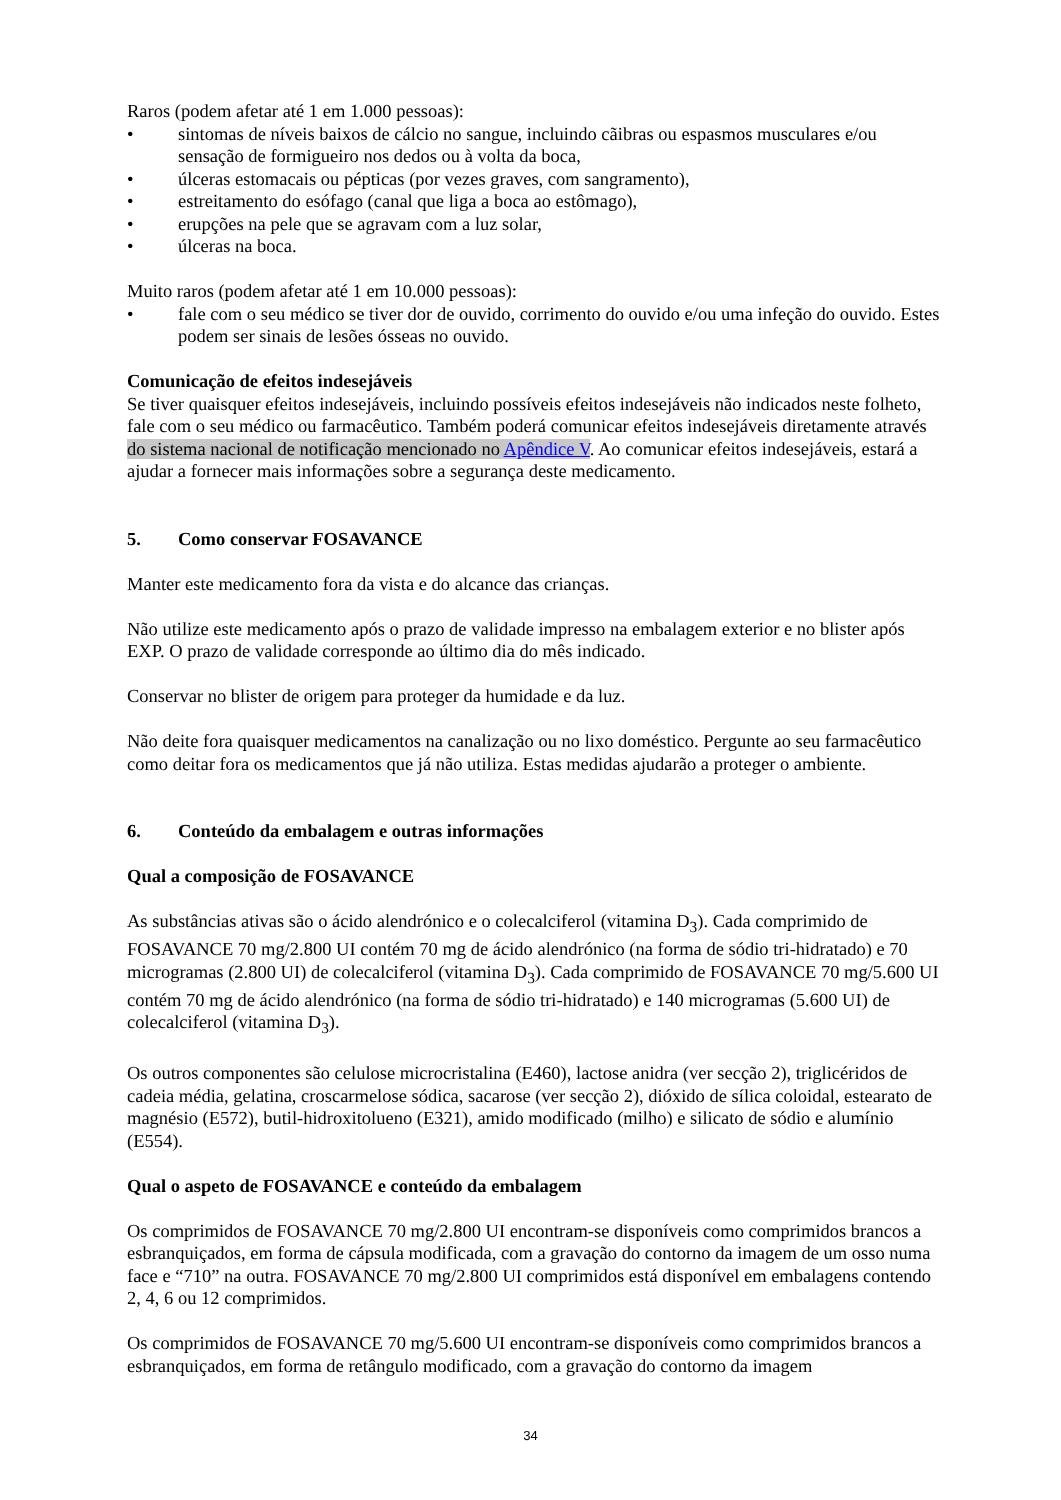Raros (podem afetar até 1 em 1.000 pessoas):
• sintomas de níveis baixos de cálcio no sangue, incluindo cãibras ou espasmos musculares e/ou sensação de formigueiro nos dedos ou à volta da boca,
• úlceras estomacais ou pépticas (por vezes graves, com sangramento),
• estreitamento do esófago (canal que liga a boca ao estômago),
• erupções na pele que se agravam com a luz solar,
• úlceras na boca.
Muito raros (podem afetar até 1 em 10.000 pessoas):
• fale com o seu médico se tiver dor de ouvido, corrimento do ouvido e/ou uma infeção do ouvido. Estes podem ser sinais de lesões ósseas no ouvido.
Comunicação de efeitos indesejáveis
Se tiver quaisquer efeitos indesejáveis, incluindo possíveis efeitos indesejáveis não indicados neste folheto, fale com o seu médico ou farmacêutico. Também poderá comunicar efeitos indesejáveis diretamente através do sistema nacional de notificação mencionado no Apêndice V. Ao comunicar efeitos indesejáveis, estará a ajudar a fornecer mais informações sobre a segurança deste medicamento.
5. Como conservar FOSAVANCE
Manter este medicamento fora da vista e do alcance das crianças.
Não utilize este medicamento após o prazo de validade impresso na embalagem exterior e no blister após EXP. O prazo de validade corresponde ao último dia do mês indicado.
Conservar no blister de origem para proteger da humidade e da luz.
Não deite fora quaisquer medicamentos na canalização ou no lixo doméstico. Pergunte ao seu farmacêutico como deitar fora os medicamentos que já não utiliza. Estas medidas ajudarão a proteger o ambiente.
6. Conteúdo da embalagem e outras informações
Qual a composição de FOSAVANCE
As substâncias ativas são o ácido alendrónico e o colecalciferol (vitamina D<sub>3</sub>). Cada comprimido de FOSAVANCE 70 mg/2.800 UI contém 70 mg de ácido alendrónico (na forma de sódio tri-hidratado) e 70 microgramas (2.800 UI) de colecalciferol (vitamina D<sub>3</sub>). Cada comprimido de FOSAVANCE 70 mg/5.600 UI contém 70 mg de ácido alendrónico (na forma de sódio tri-hidratado) e 140 microgramas (5.600 UI) de colecalciferol (vitamina D<sub>3</sub>).
Os outros componentes são celulose microcristalina (E460), lactose anidra (ver secção 2), triglicéridos de cadeia média, gelatina, croscarmelose sódica, sacarose (ver secção 2), dióxido de sílica coloidal, estearato de magnésio (E572), butil-hidroxitolueno (E321), amido modificado (milho) e silicato de sódio e alumínio (E554).
Qual o aspeto de FOSAVANCE e conteúdo da embalagem
Os comprimidos de FOSAVANCE 70 mg/2.800 UI encontram-se disponíveis como comprimidos brancos a esbranquiçados, em forma de cápsula modificada, com a gravação do contorno da imagem de um osso numa face e “710” na outra. FOSAVANCE 70 mg/2.800 UI comprimidos está disponível em embalagens contendo 2, 4, 6 ou 12 comprimidos.
Os comprimidos de FOSAVANCE 70 mg/5.600 UI encontram-se disponíveis como comprimidos brancos a esbranquiçados, em forma de retângulo modificado, com a gravação do contorno da imagem
34